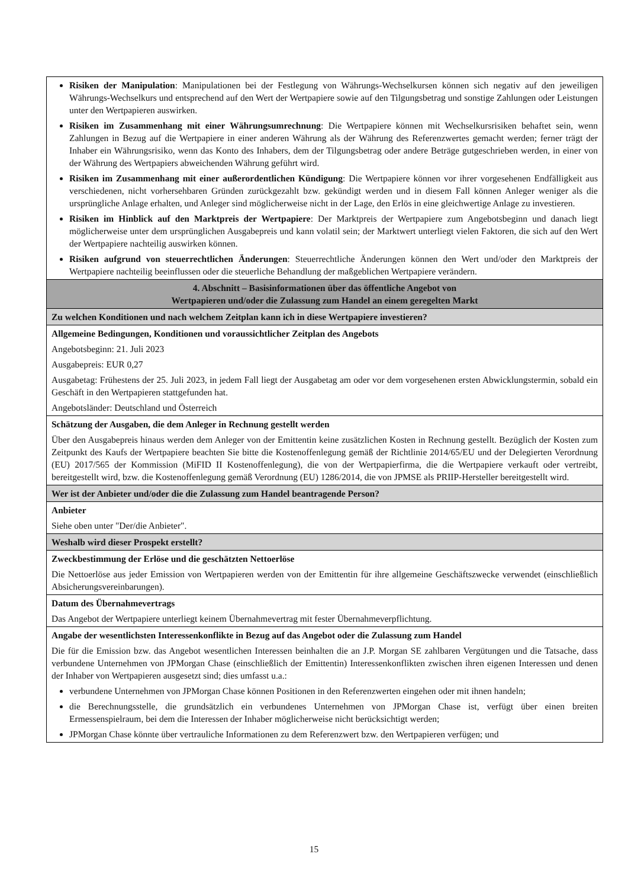| Risiken der Manipulation : Manipulationen bei der Festlegung von Währungs-Wechselkursen können sich negativ auf den jeweiligen Währungs-Wechselkurs und entsprechend auf den Wert der Wertpapiere sowie auf den Tilgungsbetrag und sonstige Zahlungen oder Leistungen unter den Wertpapieren auswirken. Risiken im Zusammenhang mit einer Währungsumrechnung : Die Wertpapiere können mit Wechselkursrisiken behaftet sein, wenn Zahlungen in Bezug auf die Wertpapiere in einer anderen Währung als der Währung des Referenzwertes gemacht werden; ferner trägt der Inhaber ein Währungsrisiko, wenn das Konto des Inhabers, dem der Tilgungsbetrag oder andere Beträge gutgeschrieben werden, in einer von der Währung des Wertpapiers abweichenden Währung geführt wird. Risiken im Zusammenhang mit einer außerordentlichen Kündigung : Die Wertpapiere können vor ihrer vorgesehenen Endfälligkeit aus verschiedenen, nicht vorhersehbaren Gründen zurückgezahlt bzw. gekündigt werden und in diesem Fall können Anleger weniger als die ursprüngliche Anlage erhalten, und Anleger sind möglicherweise nicht in der Lage, den Erlös in eine gleichwertige Anlage zu investieren. Risiken im Hinblick auf den Marktpreis der Wertpapiere : Der Marktpreis der Wertpapiere zum Angebotsbeginn und danach liegt möglicherweise unter dem ursprünglichen Ausgabepreis und kann volatil sein; der Marktwert unterliegt vielen Faktoren, die sich auf den Wert der Wertpapiere nachteilig auswirken können. Risiken aufgrund von steuerrechtlichen Änderungen : Steuerrechtliche Änderungen können den Wert und/oder den Marktpreis der Wertpapiere nachteilig beeinflussen oder die steuerliche Behandlung der maßgeblichen Wertpapiere verändern. |
| 4. Abschnitt – Basisinformationen über das öffentliche Angebot von Wertpapieren und/oder die Zulassung zum Handel an einem geregelten Markt |
| Zu welchen Konditionen und nach welchem Zeitplan kann ich in diese Wertpapiere investieren? |
| Allgemeine Bedingungen, Konditionen und voraussichtlicher Zeitplan des Angebots Angebotsbeginn: 21. Juli 2023 Ausgabepreis: EUR 0,27 Ausgabetag: Frühestens der 25. Juli 2023, in jedem Fall liegt der Ausgabetag am oder vor dem vorgesehenen ersten Abwicklungstermin, sobald ein Geschäft in den Wertpapieren stattgefunden hat. Angebotsländer: Deutschland und Österreich |
| Schätzung der Ausgaben, die dem Anleger in Rechnung gestellt werden Über den Ausgabepreis hinaus werden dem Anleger von der Emittentin keine zusätzlichen Kosten in Rechnung gestellt. Bezüglich der Kosten zum Zeitpunkt des Kaufs der Wertpapiere beachten Sie bitte die Kostenoffenlegung gemäß der Richtlinie 2014/65/EU und der Delegierten Verordnung (EU) 2017/565 der Kommission (MiFID II Kostenoffenlegung), die von der Wertpapierfirma, die die Wertpapiere verkauft oder vertreibt, bereitgestellt wird, bzw. die Kostenoffenlegung gemäß Verordnung (EU) 1286/2014, die von JPMSE als PRIIP-Hersteller bereitgestellt wird. |
| Wer ist der Anbieter und/oder die die Zulassung zum Handel beantragende Person? |
| Anbieter Siehe oben unter "Der/die Anbieter". |
| Weshalb wird dieser Prospekt erstellt? |
| Zweckbestimmung der Erlöse und die geschätzten Nettoerlöse Die Nettoerlöse aus jeder Emission von Wertpapieren werden von der Emittentin für ihre allgemeine Geschäftszwecke verwendet (einschließlich Absicherungsvereinbarungen). |
| Datum des Übernahmevertrags Das Angebot der Wertpapiere unterliegt keinem Übernahmevertrag mit fester Übernahmeverpflichtung. |
| Angabe der wesentlichsten Interessenkonflikte in Bezug auf das Angebot oder die Zulassung zum Handel Die für die Emission bzw. das Angebot wesentlichen Interessen beinhalten die an J.P. Morgan SE zahlbaren Vergütungen und die Tatsache, dass verbundene Unternehmen von JPMorgan Chase (einschließlich der Emittentin) Interessenkonflikten zwischen ihren eigenen Interessen und denen der Inhaber von Wertpapieren ausgesetzt sind; dies umfasst u.a.: verbundene Unternehmen von JPMorgan Chase können Positionen in den Referenzwerten eingehen oder mit ihnen handeln; die Berechnungsstelle, die grundsätzlich ein verbundenes Unternehmen von JPMorgan Chase ist, verfügt über einen breiten Ermessenspielraum, bei dem die Interessen der Inhaber möglicherweise nicht berücksichtigt werden; JPMorgan Chase könnte über vertrauliche Informationen zu dem Referenzwert bzw. den Wertpapieren verfügen; und |
15